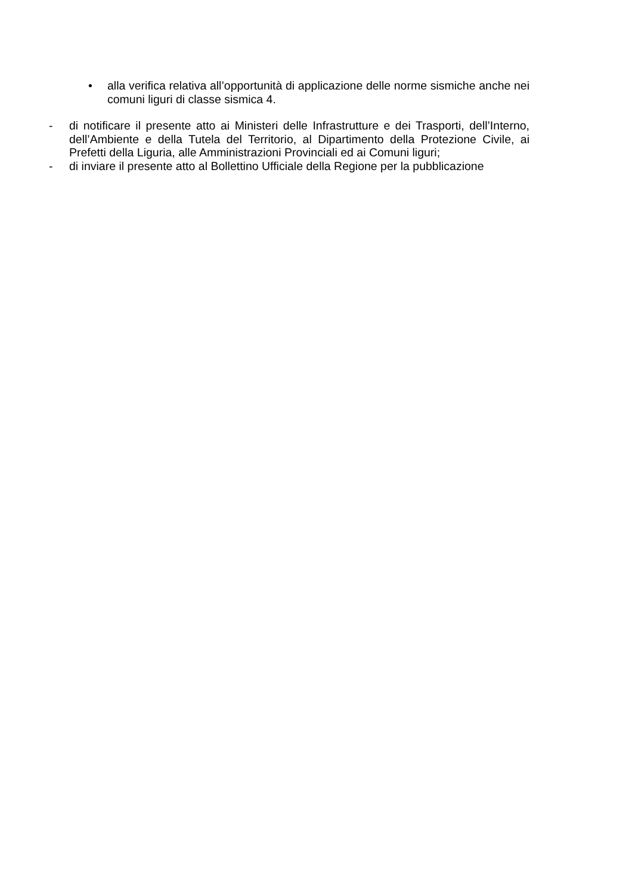• alla verifica relativa all’opportunità di applicazione delle norme sismiche anche nei comuni liguri di classe sismica 4.
- di notificare il presente atto ai Ministeri delle Infrastrutture e dei Trasporti, dell’Interno, dell’Ambiente e della Tutela del Territorio, al Dipartimento della Protezione Civile, ai Prefetti della Liguria, alle Amministrazioni Provinciali ed ai Comuni liguri;
- di inviare il presente atto al Bollettino Ufficiale della Regione per la pubblicazione